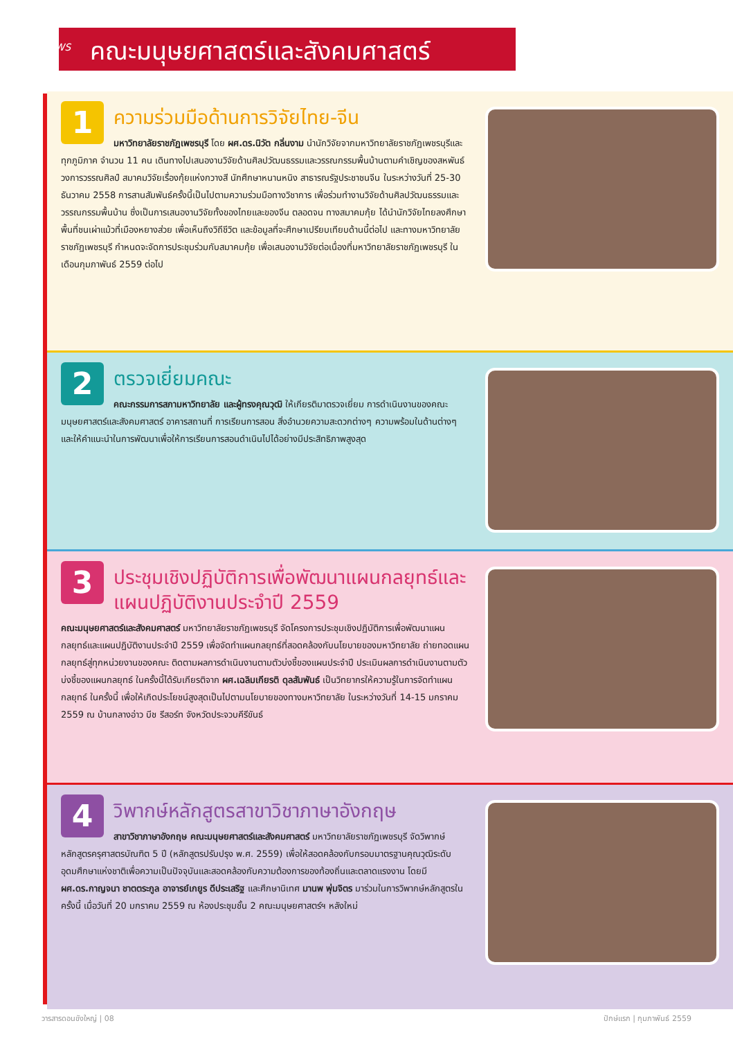NEWS
คณะมนุษยศาสตร์และสังคมศาสตร์
1
ความร่วมมือด้านการวิจัยไทย-จีน
มหาวิทยาลัยราชภัฏเพชรบุรี โดย ผศ.ดร.นิวัต กลิ่นงาม นำนักวิจัยจากมหาวิทยาลัยราชภัฏเพชรบุรีและทุกภูมิภาค จำนวน 11 คน เดินทางไปเสนองานวิจัยด้านศิลปวัฒนธรรมและวรรณกรรมพื้นบ้านตามคำเชิญของสหพันธ์วงการวรรณศิลป์ สมาคมวิจัยเรื่องกุ้ยแห่งกวางสี นักศึกษาหนานหนิง สาธารณรัฐประชาชนจีน ในระหว่างวันที่ 25-30 ธันวาคม 2558 การสานสัมพันธ์ครั้งนี้เป็นไปตามความร่วมมือทางวิชาการ เพื่อร่วมทำงานวิจัยด้านศิลปวัฒนธรรมและวรรณกรรมพื้นบ้าน ซึ่งเป็นการเสนองานวิจัยทั้งของไทยและของจีน ตลอดจน ทางสมาคมกุ้ย ได้นำนักวิจัยไทยลงศึกษาพื้นที่ชนเผ่าแม้วที่เมืองหยางส่วย เพื่อเห็นถึงวิถีชีวิต และข้อมูลที่จะศึกษาเปรียบเทียบด้านนี้ต่อไป และทางมหาวิทยาลัยราชภัฏเพชรบุรี กำหนดจะจัดการประชุมร่วมกับสมาคมกุ้ย เพื่อเสนองานวิจัยต่อเนื่องที่มหาวิทยาลัยราชภัฏเพชรบุรี ในเดือนกุมภาพันธ์ 2559 ต่อไป
2
ตรวจเยี่ยมคณะ
คณะกรรมการสภามหาวิทยาลัย และผู้ทรงคุณวุฒิ ให้เกียรติมาตรวจเยี่ยม การดำเนินงานของคณะมนุษยศาสตร์และสังคมศาสตร์ อาคารสถานที่ การเรียนการสอน สิ่งอำนวยความสะดวกต่างๆ ความพร้อมในด้านต่างๆ และให้คำแนะนำในการพัฒนาเพื่อให้การเรียนการสอนดำเนินไปได้อย่างมีประสิทธิภาพสูงสุด
3
ประชุมเชิงปฏิบัติการเพื่อพัฒนาแผนกลยุทธ์และแผนปฏิบัติงานประจำปี 2559
คณะมนุษยศาสตร์และสังคมศาสตร์ มหาวิทยาลัยราชภัฏเพชรบุรี จัดโครงการประชุมเชิงปฏิบัติการเพื่อพัฒนาแผนกลยุทธ์และแผนปฏิบัติงานประจำปี 2559 เพื่อจัดทำแผนกลยุทธ์ที่สอดคล้องกับนโยบายของมหาวิทยาลัย ถ่ายทอดแผนกลยุทธ์สู่ทุกหน่วยงานของคณะ ติดตามผลการดำเนินงานตามตัวบ่งชี้ของแผนประจำปี ประเมินผลการดำเนินงานตามตัวบ่งชี้ของแผนกลยุทธ์ ในครั้งนี้ได้รับเกียรติจาก ผศ.เฉลิมเกียรติ ดุลสัมพันธ์ เป็นวิทยากรให้ความรู้ในการจัดทำแผนกลยุทธ์ ในครั้งนี้ เพื่อให้เกิดประโยชน์สูงสุดเป็นไปตามนโยบายของทางมหาวิทยาลัย ในระหว่างวันที่ 14-15 มกราคม 2559 ณ บ้านกลางอ่าว บีช รีสอร์ท จังหวัดประจวบคีรีขันธ์
4
วิพากษ์หลักสูตรสาขาวิชาภาษาอังกฤษ
สาขาวิชาภาษาอังกฤษ คณะมนุษยศาสตร์และสังคมศาสตร์ มหาวิทยาลัยราชภัฏเพชรบุรี จัดวิพากษ์หลักสูตรครุศาสตรบัณฑิต 5 ปี (หลักสูตรปรับปรุง พ.ศ. 2559) เพื่อให้สอดคล้องกับกรอบมาตรฐานคุณวุฒิระดับอุดมศึกษาแห่งชาติเพื่อความเป็นปัจจุบันและสอดคล้องกับความต้องการของท้องถิ่นและตลาดแรงงาน โดยมี ผศ.ดร.กาญจนา ชาตตระกูล อาจารย์เกยูร ดีประเสริฐ และศึกษานิเทศ มานพ พุ่มจิตร มาร่วมในการวิพากษ์หลักสูตรในครั้งนี้ เมื่อวันที่ 20 มกราคม 2559 ณ ห้องประชุมชั้น 2 คณะมนุษยศาสตร์ฯ หลังใหม่
วารสารดอนขังใหญ่ | 08 ปักษ์แรก | กุมภาพันธ์ 2559